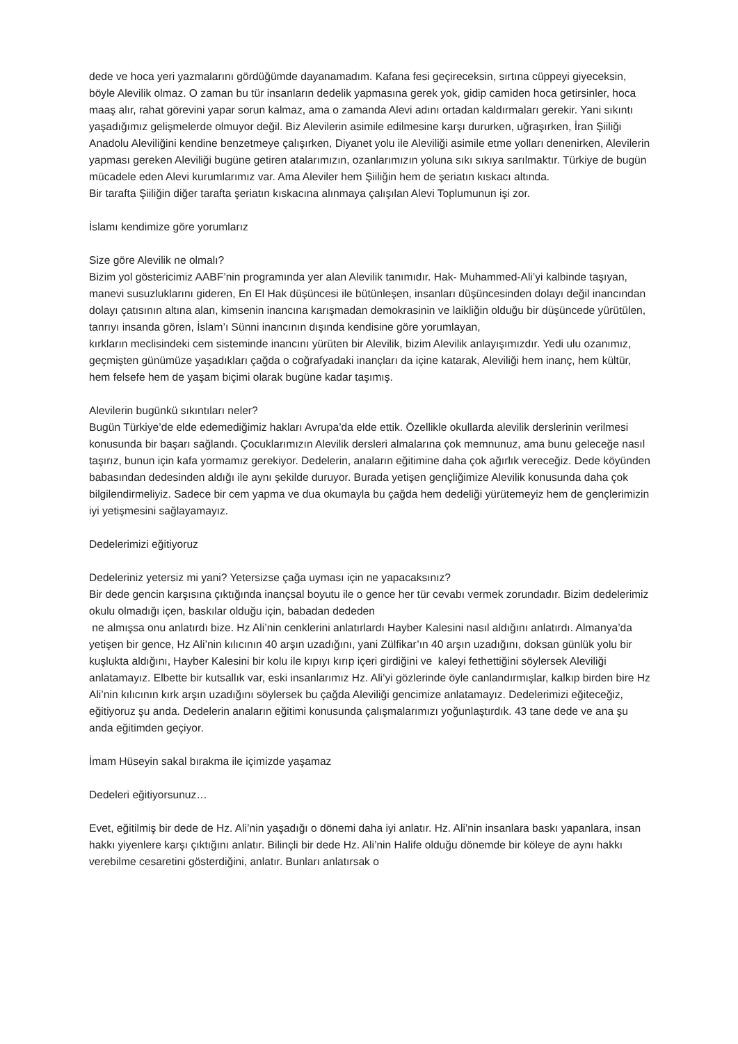dede ve hoca yeri yazmalarını gördüğümde dayanamadım. Kafana fesi geçireceksin, sırtına cüppeyi giyeceksin, böyle Alevilik olmaz. O zaman bu tür insanların dedelik yapmasına gerek yok, gidip camiden hoca getirsinler, hoca maaş alır, rahat görevini yapar sorun kalmaz, ama o zamanda Alevi adını ortadan kaldırmaları gerekir. Yani sıkıntı yaşadığımız gelişmelerde olmuyor değil. Biz Alevilerin asimile edilmesine karşı dururken, uğraşırken, İran Şiiliği Anadolu Aleviliğini kendine benzetmeye çalışırken, Diyanet yolu ile Aleviliği asimile etme yolları denenirken, Alevilerin yapması gereken Aleviliği bugüne getiren atalarımızın, ozanlarımızın yoluna sıkı sıkıya sarılmaktır. Türkiye de bugün mücadele eden Alevi kurumlarımız var. Ama Aleviler hem Şiiliğin hem de şeriatın kıskacı altında.
Bir tarafta Şiiliğin diğer tarafta şeriatın kıskacına alınmaya çalışılan Alevi Toplumunun işi zor.
İslamı kendimize göre yorumlarız
Size göre Alevilik ne olmalı?
Bizim yol göstericimiz AABF’nin programında yer alan Alevilik tanımıdır. Hak- Muhammed-Ali’yi kalbinde taşıyan, manevi susuzluklarını gideren, En El Hak düşüncesi ile bütünleşen, insanları düşüncesinden dolayı değil inancından dolayı çatısının altına alan, kimsenin inancına karışmadan demokrasinin ve laikliğin olduğu bir düşüncede yürütülen, tanrıyı insanda gören, İslam’ı Sünni inancının dışında kendisine göre yorumlayan,
kırkların meclisindeki cem sisteminde inancını yürüten bir Alevilik, bizim Alevilik anlayışımızdır. Yedi ulu ozanımız, geçmişten günümüze yaşadıkları çağda o coğrafyadaki inançları da içine katarak, Aleviliği hem inanç, hem kültür, hem felsefe hem de yaşam biçimi olarak bugüne kadar taşımış.
Alevilerin bugünkü sıkıntıları neler?
Bugün Türkiye’de elde edemediğimiz hakları Avrupa’da elde ettik. Özellikle okullarda alevilik derslerinin verilmesi konusunda bir başarı sağlandı. Çocuklarımızın Alevilik dersleri almalarına çok memnunuz, ama bunu geleceğe nasıl taşırız, bunun için kafa yormamız gerekiyor. Dedelerin, anaların eğitimine daha çok ağırlık vereceğiz. Dede köyünden babasından dedesinden aldığı ile aynı şekilde duruyor. Burada yetişen gençliğimize Alevilik konusunda daha çok bilgilendirmeliyiz. Sadece bir cem yapma ve dua okumayla bu çağda hem dedeliği yürütemeyiz hem de gençlerimizin iyi yetişmesini sağlayamayız.
Dedelerimizi eğitiyoruz
Dedeleriniz yetersiz mi yani? Yetersizse çağa uyması için ne yapacaksınız?
Bir dede gencin karşısına çıktığında inançsal boyutu ile o gence her tür cevabı vermek zorundadır. Bizim dedelerimiz okulu olmadığı içen, baskılar olduğu için, babadan dededen
ne almışsa onu anlatırdı bize. Hz Ali’nin cenklerini anlatırlardı Hayber Kalesini nasıl aldığını anlatırdı. Almanya’da yetişen bir gence, Hz Ali’nin kılıcının 40 arşın uzadığını, yani Zülfikar’ın 40 arşın uzadığını, doksan günlük yolu bir kuşlukta aldığını, Hayber Kalesini bir kolu ile kıpıyı kırıp içeri girdiğini ve kaleyi fethettiğini söylersek Aleviliği anlatamayız. Elbette bir kutsallık var, eski insanlarımız Hz. Ali’yi gözlerinde öyle canlandırmışlar, kalkıp birden bire Hz Ali’nin kılıcının kırk arşın uzadığını söylersek bu çağda Aleviliği gencimize anlatamayız. Dedelerimizi eğiteceğiz, eğitiyoruz şu anda. Dedelerin anaların eğitimi konusunda çalışmalarımızı yoğunlaştırdık. 43 tane dede ve ana şu anda eğitimden geçiyor.
İmam Hüseyin sakal bırakma ile içimizde yaşamaz
Dedeleri eğitiyorsunuz…
Evet, eğitilmiş bir dede de Hz. Ali’nin yaşadığı o dönemi daha iyi anlatır. Hz. Ali’nin insanlara baskı yapanlara, insan hakkı yiyenlere karşı çıktığını anlatır. Bilinçli bir dede Hz. Ali’nin Halife olduğu dönemde bir köleye de aynı hakkı verebilme cesaretini gösterdiğini, anlatır. Bunları anlatırsak o